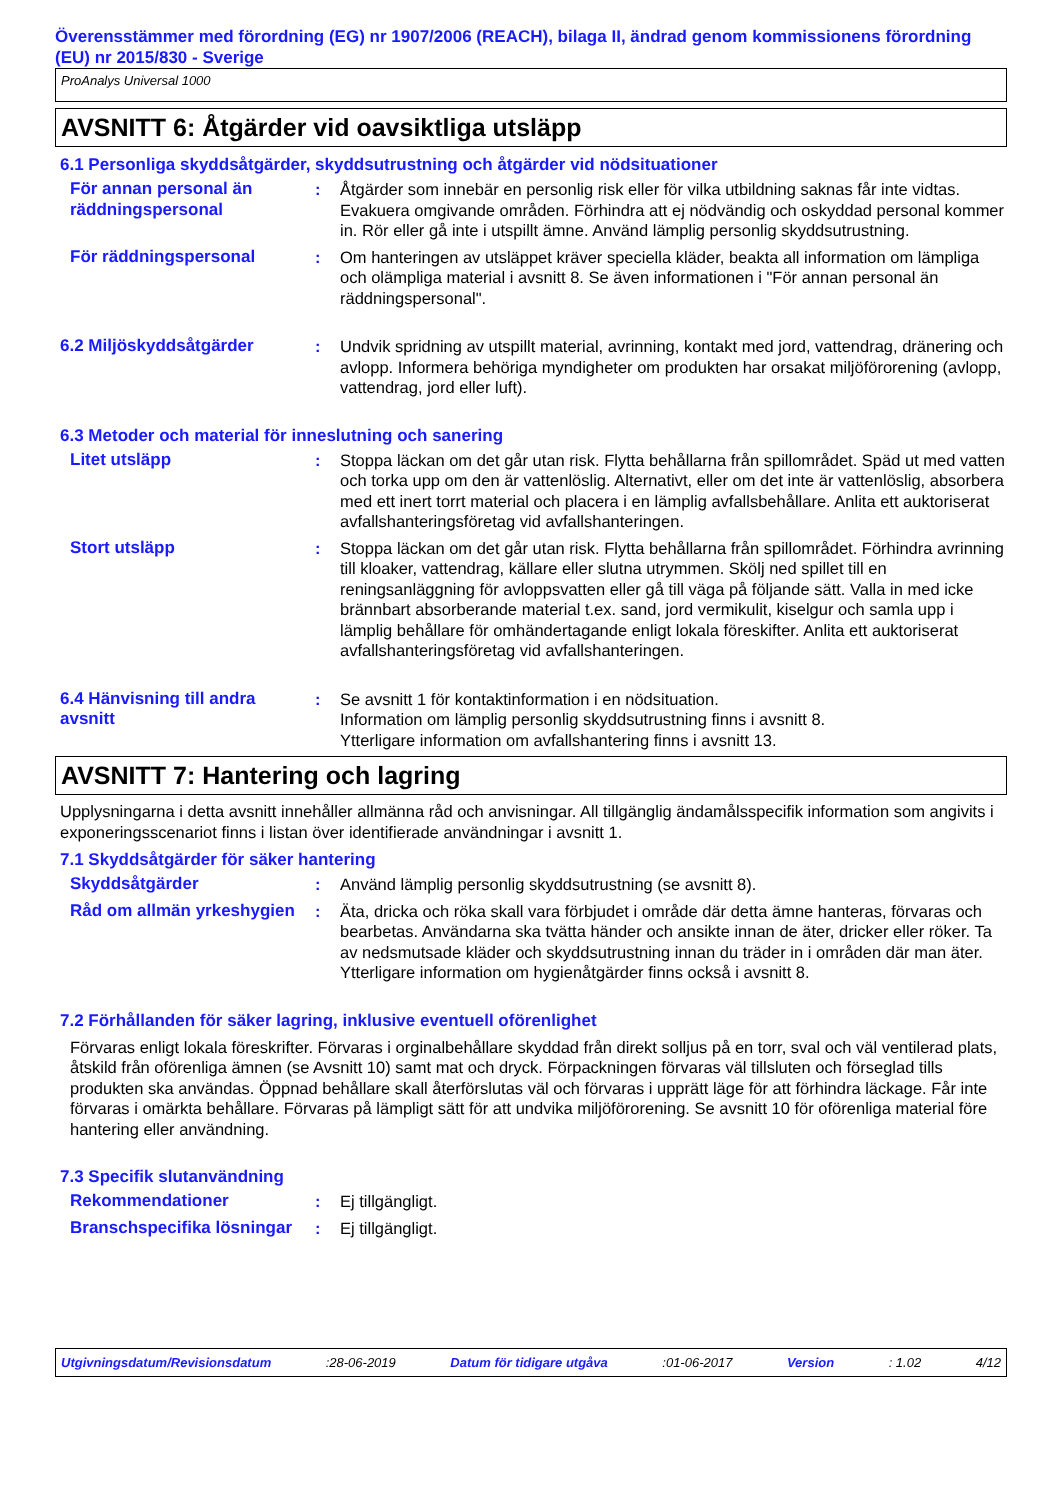Överensstämmer med förordning (EG) nr 1907/2006 (REACH), bilaga II, ändrad genom kommissionens förordning (EU) nr 2015/830 - Sverige
ProAnalys Universal 1000
AVSNITT 6: Åtgärder vid oavsiktliga utsläpp
6.1 Personliga skyddsåtgärder, skyddsutrustning och åtgärder vid nödsituationer
För annan personal än räddningspersonal
: Åtgärder som innebär en personlig risk eller för vilka utbildning saknas får inte vidtas. Evakuera omgivande områden. Förhindra att ej nödvändig och oskyddad personal kommer in. Rör eller gå inte i utspillt ämne. Använd lämplig personlig skyddsutrustning.
För räddningspersonal : Om hanteringen av utsläppet kräver speciella kläder, beakta all information om lämpliga och olämpliga material i avsnitt 8. Se även informationen i "För annan personal än räddningspersonal".
6.2 Miljöskyddsåtgärder : Undvik spridning av utspillt material, avrinning, kontakt med jord, vattendrag, dränering och avlopp. Informera behöriga myndigheter om produkten har orsakat miljöförorening (avlopp, vattendrag, jord eller luft).
6.3 Metoder och material för inneslutning och sanering
Litet utsläpp : Stoppa läckan om det går utan risk. Flytta behållarna från spillområdet. Späd ut med vatten och torka upp om den är vattenlöslig. Alternativt, eller om det inte är vattenlöslig, absorbera med ett inert torrt material och placera i en lämplig avfallsbehållare. Anlita ett auktoriserat avfallshanteringsföretag vid avfallshanteringen.
Stort utsläpp : Stoppa läckan om det går utan risk. Flytta behållarna från spillområdet. Förhindra avrinning till kloaker, vattendrag, källare eller slutna utrymmen. Skölj ned spillet till en reningsanläggning för avloppsvatten eller gå till väga på följande sätt. Valla in med icke brännbart absorberande material t.ex. sand, jord vermikulit, kiselgur och samla upp i lämplig behållare för omhändertagande enligt lokala föreskifter. Anlita ett auktoriserat avfallshanteringsföretag vid avfallshanteringen.
6.4 Hänvisning till andra avsnitt
: Se avsnitt 1 för kontaktinformation i en nödsituation.
Information om lämplig personlig skyddsutrustning finns i avsnitt 8.
Ytterligare information om avfallshantering finns i avsnitt 13.
AVSNITT 7: Hantering och lagring
Upplysningarna i detta avsnitt innehåller allmänna råd och anvisningar. All tillgänglig ändamålsspecifik information som angivits i exponeringsscenariot finns i listan över identifierade användningar i avsnitt 1.
7.1 Skyddsåtgärder för säker hantering
Skyddsåtgärder : Använd lämplig personlig skyddsutrustning (se avsnitt 8).
Råd om allmän yrkeshygien
: Äta, dricka och röka skall vara förbjudet i område där detta ämne hanteras, förvaras och bearbetas. Användarna ska tvätta händer och ansikte innan de äter, dricker eller röker. Ta av nedsmutsade kläder och skyddsutrustning innan du träder in i områden där man äter. Ytterligare information om hygienåtgärder finns också i avsnitt 8.
7.2 Förhållanden för säker lagring, inklusive eventuell oförenlighet
Förvaras enligt lokala föreskrifter. Förvaras i orginalbehållare skyddad från direkt solljus på en torr, sval och väl ventilerad plats, åtskild från oförenliga ämnen (se Avsnitt 10) samt mat och dryck. Förpackningen förvaras väl tillsluten och förseglad tills produkten ska användas. Öppnad behållare skall återförslutas väl och förvaras i upprätt läge för att förhindra läckage. Får inte förvaras i omärkta behållare. Förvaras på lämpligt sätt för att undvika miljöförorening. Se avsnitt 10 för oförenliga material före hantering eller användning.
7.3 Specifik slutanvändning
Rekommendationer : Ej tillgängligt.
Branschspecifika lösningar
: Ej tillgängligt.
Utgivningsdatum/Revisionsdatum :28-06-2019 Datum för tidigare utgåva :01-06-2017 Version : 1.02 4/12